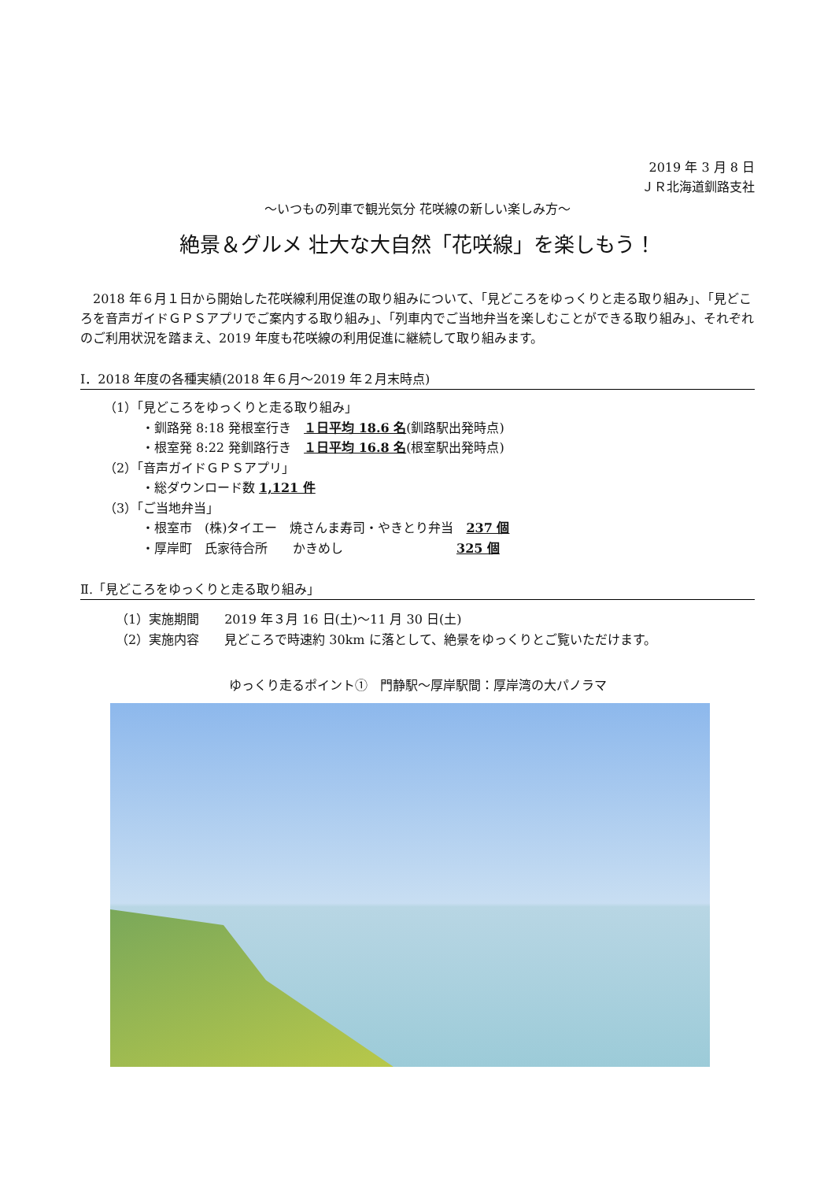2019 年 3 月 8 日
ＪＲ北海道釧路支社
～いつもの列車で観光気分 花咲線の新しい楽しみ方～
絶景＆グルメ 壮大な大自然「花咲線」を楽しもう！
2018 年６月１日から開始した花咲線利用促進の取り組みについて、「見どころをゆっくりと走る取り組み」、「見どころを音声ガイドＧＰＳアプリでご案内する取り組み」、「列車内でご当地弁当を楽しむことができる取り組み」、それぞれのご利用状況を踏まえ、2019 年度も花咲線の利用促進に継続して取り組みます。
Ⅰ．2018 年度の各種実績(2018 年６月～2019 年２月末時点)
（1）「見どころをゆっくりと走る取り組み」
・釧路発 8:18 発根室行き　１日平均 18.6 名(釧路駅出発時点)
・根室発 8:22 発釧路行き　１日平均 16.8 名(根室駅出発時点)
（2）「音声ガイドＧＰＳアプリ」
・総ダウンロード数 1,121 件
（3）「ご当地弁当」
・根室市　(株)タイエー　焼さんま寿司・やきとり弁当　237 個
・厚岸町　氏家待合所　　かきめし　　　　　　　　　325 個
Ⅱ.「見どころをゆっくりと走る取り組み」
（1）実施期間　　2019 年３月 16 日(土)～11 月 30 日(土)
（2）実施内容　　見どころで時速約 30km に落として、絶景をゆっくりとご覧いただけます。
ゆっくり走るポイント①　門静駅～厚岸駅間：厚岸湾の大パノラマ